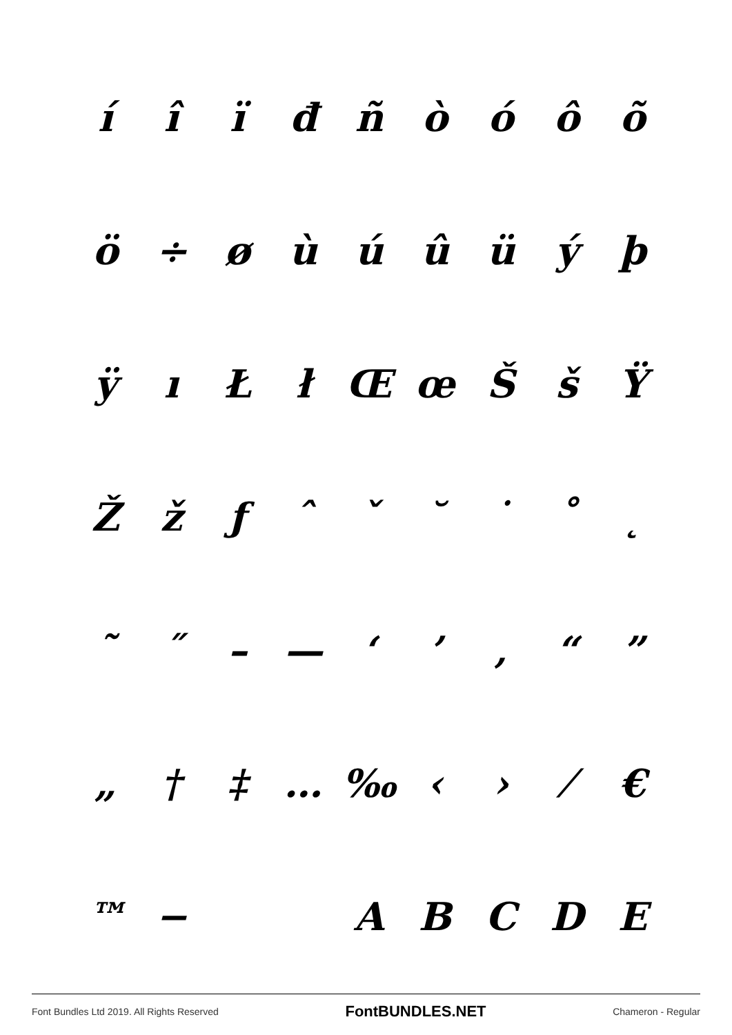íîïđñòóôõ
ö ÷ øùúûüýþ
ÿıŁłŒœŠšŸ
Žžƒˆˇ ˘ ˙ ˚ ˛
˜ ˝ – — ‘’ ‚ “”
„ † ‡ … ‰ ‹ › ⁄ €
™ − ABCDE
Font Bundles Ltd 2019. All Rights Reserved FontBUNDLES.NET Chameron - Regular